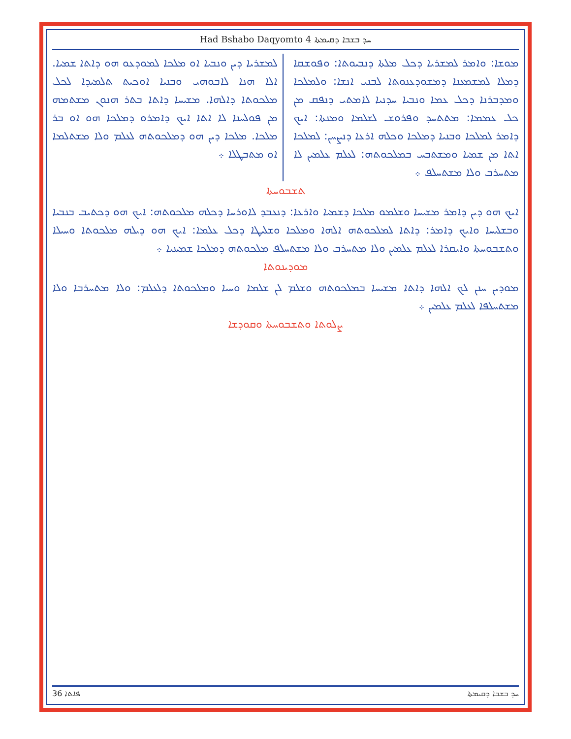Had Bshabo Daqyomto 4 ܚܕ ܒܫܒܐ ܕܩܝܡܬܐ
ܡܘܫܐ: ܘܐܡܪ ܠܡܫܪܝܐ ܕܟܠ ܡܠܬܐ ܕܢܒܝܘܬܐ: ܘܦܘܫܩܐ ܕܡܠܐ ܠܡܫܡܥܢܐ ܕܡܫܘܕܥܢܘܬܐ ܠܒܢܝ ܐܢܫܐ: ܘܠܡܠܟܐ ܘܡܕܒܪܢܐ ܕܟܠ ܥܡܐ ܘܢܒܝܐ ܚܕܢܝܐ ܠܐܡܬܝ ܕܢܦܩ ܡܢ ܟܠ ܥܡܡܐ: ܡܬܬܚܕ ܘܦܪܘܫ ܠܫܠܡܐ ܘܡܢܬܐ: ܐܝܟ ܕܐܡܪ ܠܡܠܟܐ ܘܒܢܝܐ ܕܡܠܟܐ ܘܟܠܗ ܐܪܥܐ ܕܢܨܚܢ: ܠܡܠܟܐ ܐܬܐ ܡܢ ܫܡܝܐ ܘܡܫܬܒܚ ܒܡܠܟܘܬܗ: ܠܥܠܡ ܥܠܡܝܢ ܠܐ ܡܬܚܪܒ ܘܠܐ ܡܫܬܚܠܦ ܀
ܠܡܫܪܝܐ ܕܝܢ ܘܢܒܝܐ ܐܘ ܡܠܟܐ ܠܡܘܕܥܘ ܗܘ ܕܐܬܐ ܫܡܝܐ. ܐܠܐ ܗܢܐ ܠܐܒܘܗܝ ܘܒܢܝܐ ܐܘܟܝܬ ܬܠܡܝܕܐ ܠܟܠ ܡܠܟܘܬܐ ܕܐܠܗܐ. ܡܫܝܚܐ ܕܐܬܐ ܒܬܪ ܗܢܘܢ ܡܫܬܡܗ ܡܢ ܦܘܠܚܢܐ ܠܐ ܐܬܐ ܐܝܟ ܕܐܡܪܘ ܕܡܠܟܐ ܗܘ ܐܘ ܒܪ ܡܠܟܐ. ܡܠܟܐ ܕܝܢ ܗܘ ܕܡܠܟܘܬܗ ܠܥܠܡ ܘܠܐ ܡܫܬܠܡܐ ܐܘ ܡܬܒܛܠܐ ܀
ܬܫܒܘܚܬܐ
ܐܝܟ ܗܘ ܕܝܢ ܕܐܡܪ ܡܫܝܚܐ ܘܫܠܡܘ ܡܠܟܐ ܕܫܡܝܐ ܘܐܪܥܐ: ܕܢܥܒܕ ܠܐܘܪܚܐ ܕܟܠܗ ܡܠܟܘܬܗ: ܐܝܟ ܗܘ ܕܟܬܝܒ ܒܢܒܝܐ ܘܒܫܠܝܚܐ ܘܐܝܟ ܕܐܡܪ: ܕܐܬܐ ܠܡܠܟܘܬܗ ܐܠܗܐ ܘܡܠܟܐ ܘܫܠܝܛܐ ܕܟܠ ܥܠܡܐ: ܐܝܟ ܗܘ ܕܝܠܗ ܡܠܟܘܬܐ ܘܚܝܠܐ ܘܬܫܒܘܚܬܐ ܘܐܝܩܪܐ ܠܥܠܡ ܥܠܡܝܢ ܘܠܐ ܡܬܚܪܒ ܘܠܐ ܡܫܬܚܠܦ ܡܠܟܘܬܗ ܕܡܠܟܐ ܫܡܝܢܝܐ ܀
ܡܘܕܝܢܘܬܐ
ܡܘܕܝܢ ܚܢܢ ܠܟ ܐܠܗܐ ܕܐܬܐ ܡܫܝܚܐ ܒܡܠܟܘܬܗ ܘܫܠܡ ܠܢ ܫܠܡܐ ܘܚܝܐ ܘܡܠܟܘܬܐ ܕܠܥܠܡ: ܘܠܐ ܡܬܚܪܒܐ ܘܠܐ ܡܫܬܚܠܦܐ ܠܥܠܡ ܥܠܡܝܢ ܀
ܨܠܘܬܐ ܘܬܫܒܘܚܬܐ ܘܩܘܕܫܐ
36 ܦܐܬܐ ܚܕ ܒܫܒܐ ܕܩܝܡܬܐ